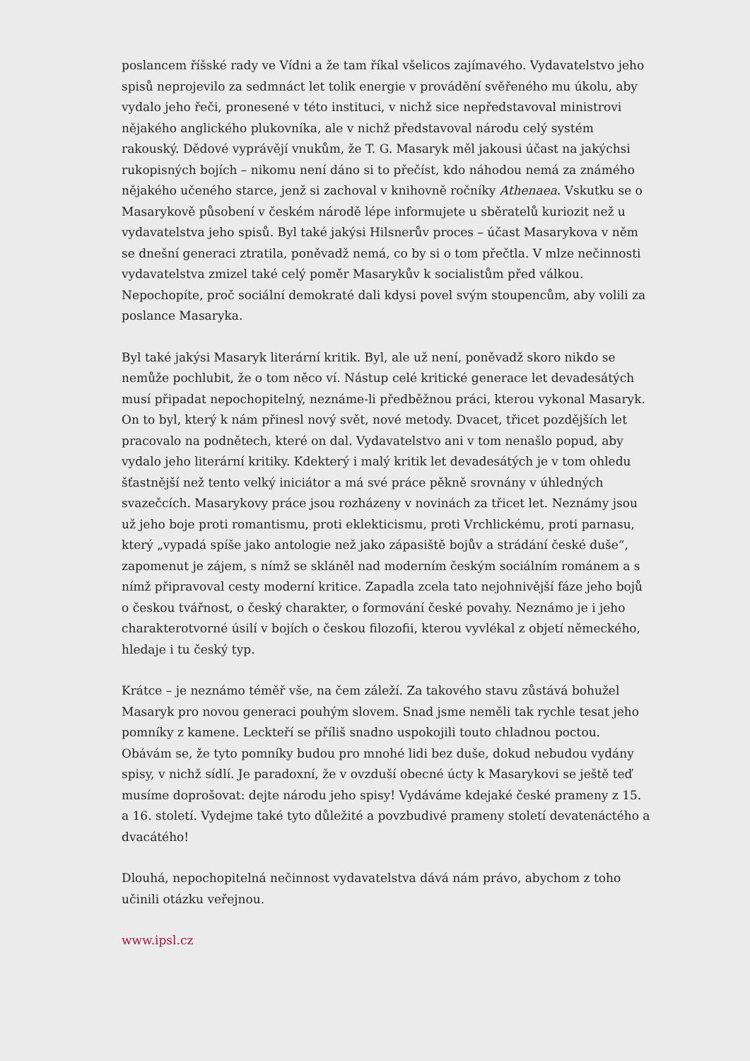poslancem říšské rady ve Vídni a že tam říkal všelicos zajímavého. Vydavatelstvo jeho spisů neprojevilo za sedmnáct let tolik energie v provádění svěřeného mu úkolu, aby vydalo jeho řeči, pronesené v této instituci, v nichž sice nepředstavoval ministrovi nějakého anglického plukovníka, ale v nichž představoval národu celý systém rakouský. Dědové vyprávějí vnukům, že T. G. Masaryk měl jakousi účast na jakýchsi rukopisných bojích – nikomu není dáno si to přečíst, kdo náhodou nemá za známého nějakého učeného starce, jenž si zachoval v knihovně ročníky Athenaea. Vskutku se o Masarykově působení v českém národě lépe informujete u sběratelů kuriozit než u vydavatelstva jeho spisů. Byl také jakýsi Hilsnerův proces – účast Masarykova v něm se dnešní generaci ztratila, poněvadž nemá, co by si o tom přečtla. V mlze nečinnosti vydavatelstva zmizel také celý poměr Masarykův k socialistům před válkou. Nepochopíte, proč sociální demokraté dali kdysi povel svým stoupencům, aby volili za poslance Masaryka.
Byl také jakýsi Masaryk literární kritik. Byl, ale už není, poněvadž skoro nikdo se nemůže pochlubit, že o tom něco ví. Nástup celé kritické generace let devadesátých musí připadat nepochopitelný, neznáme-li předběžnou práci, kterou vykonal Masaryk. On to byl, který k nám přinesl nový svět, nové metody. Dvacet, třicet pozdějších let pracovalo na podnětech, které on dal. Vydavatelstvo ani v tom nenašlo popud, aby vydalo jeho literární kritiky. Kdekterý i malý kritik let devadesátých je v tom ohledu šťastnější než tento velký iniciátor a má své práce pěkně srovnány v úhledných svazečcích. Masarykovy práce jsou rozházeny v novinách za třicet let. Neznámy jsou už jeho boje proti romantismu, proti eklekticismu, proti Vrchlickému, proti parnasu, který „vypadá spíše jako antologie než jako zápasiště bojův a strádání české duše“, zapomenut je zájem, s nímž se skláněl nad moderním českým sociálním románem a s nímž připravoval cesty moderní kritice. Zapadla zcela tato nejohnivější fáze jeho bojů o českou tvářnost, o český charakter, o formování české povahy. Neznámo je i jeho charakterotvorné úsilí v bojích o českou filozofii, kterou vyvlékal z objetí německého, hledaje i tu český typ.
Krátce – je neznámo téměř vše, na čem záleží. Za takového stavu zůstává bohužel Masaryk pro novou generaci pouhým slovem. Snad jsme neměli tak rychle tesat jeho pomníky z kamene. Leckteří se příliš snadno uspokojili touto chladnou poctou. Obávám se, že tyto pomníky budou pro mnohé lidi bez duše, dokud nebudou vydány spisy, v nichž sídlí. Je paradoxní, že v ovzduší obecné úcty k Masarykovi se ještě teď musíme doprošovat: dejte národu jeho spisy! Vydáváme kdejaké české prameny z 15. a 16. století. Vydejme také tyto důležité a povzbudivé prameny století devatenáctého a dvacátého!
Dlouhá, nepochopitelná nečinnost vydavatelstva dává nám právo, abychom z toho učinili otázku veřejnou.
www.ipsl.cz